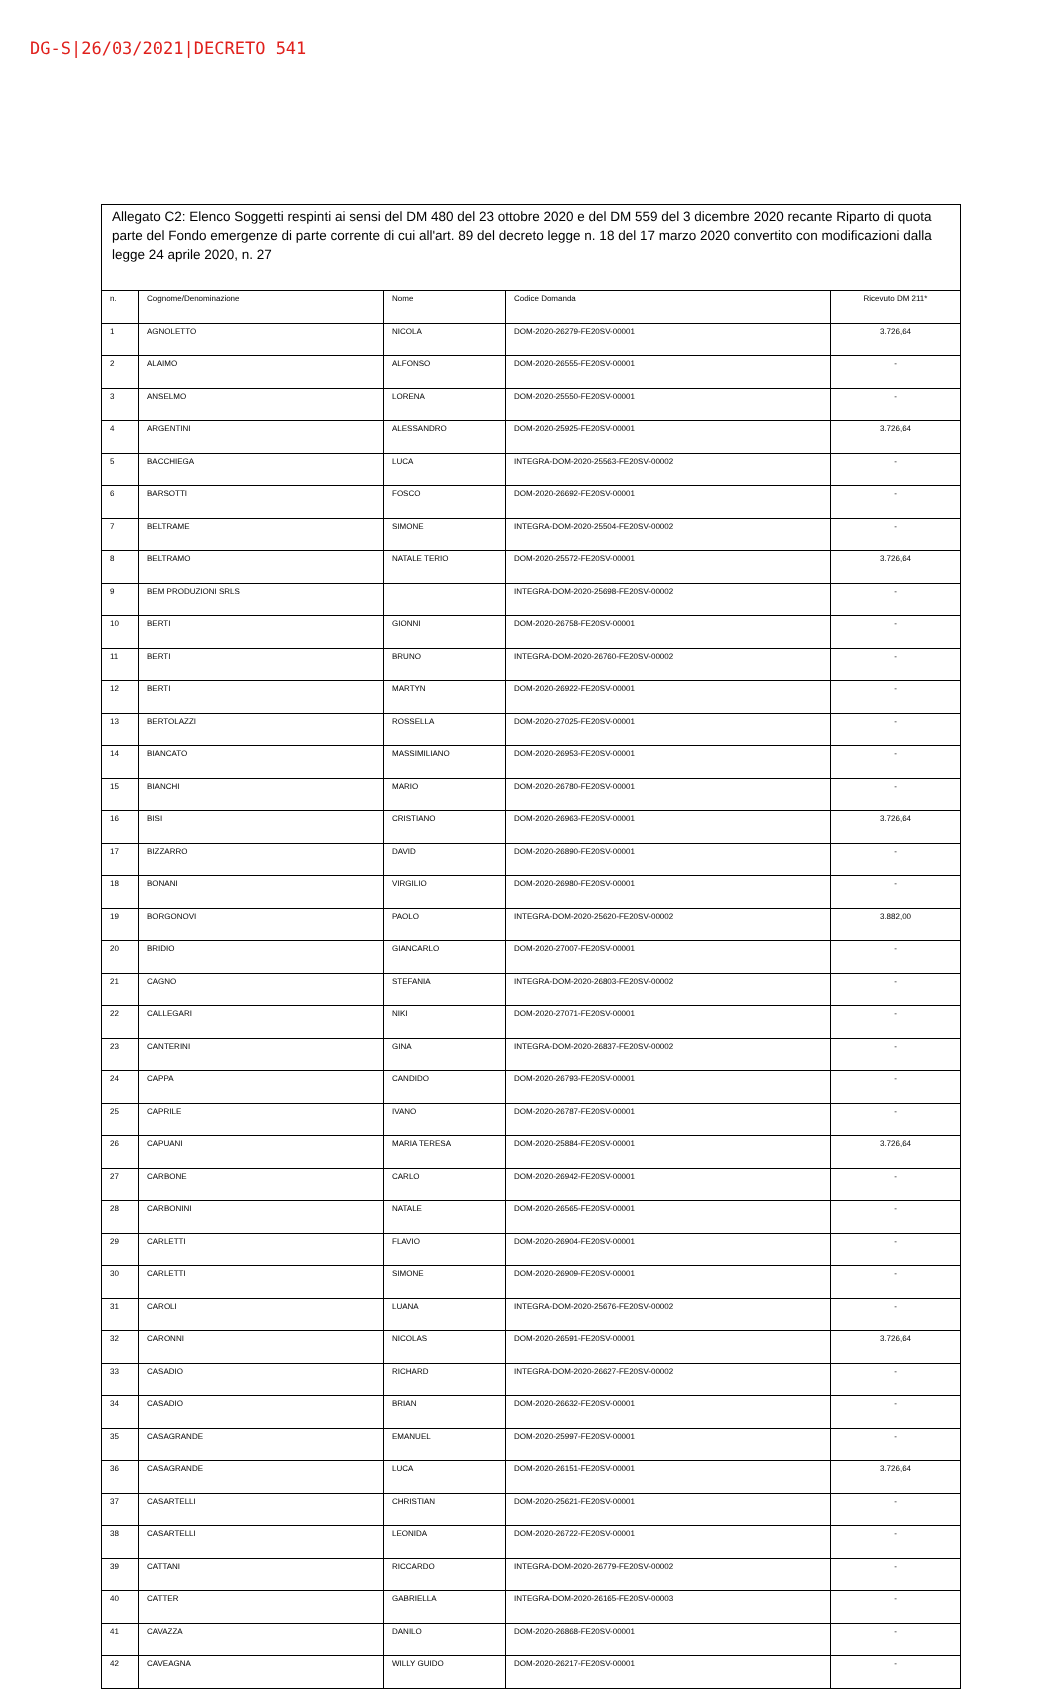DG-S|26/03/2021|DECRETO 541
Allegato C2: Elenco Soggetti respinti ai sensi del DM 480 del 23 ottobre 2020 e del DM 559 del 3 dicembre 2020 recante Riparto di quota parte del Fondo emergenze di parte corrente di cui all'art. 89 del decreto legge n. 18 del 17 marzo 2020 convertito con modificazioni dalla legge 24 aprile 2020, n. 27
| n. | Cognome/Denominazione | Nome | Codice Domanda | Ricevuto DM 211* |
| --- | --- | --- | --- | --- |
| 1 | AGNOLETTO | NICOLA | DOM-2020-26279-FE20SV-00001 | 3.726,64 |
| 2 | ALAIMO | ALFONSO | DOM-2020-26555-FE20SV-00001 | - |
| 3 | ANSELMO | LORENA | DOM-2020-25550-FE20SV-00001 | - |
| 4 | ARGENTINI | ALESSANDRO | DOM-2020-25925-FE20SV-00001 | 3.726,64 |
| 5 | BACCHIEGA | LUCA | INTEGRA-DOM-2020-25563-FE20SV-00002 | - |
| 6 | BARSOTTI | FOSCO | DOM-2020-26692-FE20SV-00001 | - |
| 7 | BELTRAME | SIMONE | INTEGRA-DOM-2020-25504-FE20SV-00002 | - |
| 8 | BELTRAMO | NATALE TERIO | DOM-2020-25572-FE20SV-00001 | 3.726,64 |
| 9 | BEM PRODUZIONI SRLS | | INTEGRA-DOM-2020-25698-FE20SV-00002 | - |
| 10 | BERTI | GIONNI | DOM-2020-26758-FE20SV-00001 | - |
| 11 | BERTI | BRUNO | INTEGRA-DOM-2020-26760-FE20SV-00002 | - |
| 12 | BERTI | MARTYN | DOM-2020-26922-FE20SV-00001 | - |
| 13 | BERTOLAZZI | ROSSELLA | DOM-2020-27025-FE20SV-00001 | - |
| 14 | BIANCATO | MASSIMILIANO | DOM-2020-26953-FE20SV-00001 | - |
| 15 | BIANCHI | MARIO | DOM-2020-26780-FE20SV-00001 | - |
| 16 | BISI | CRISTIANO | DOM-2020-26963-FE20SV-00001 | 3.726,64 |
| 17 | BIZZARRO | DAVID | DOM-2020-26890-FE20SV-00001 | - |
| 18 | BONANI | VIRGILIO | DOM-2020-26980-FE20SV-00001 | - |
| 19 | BORGONOVI | PAOLO | INTEGRA-DOM-2020-25620-FE20SV-00002 | 3.882,00 |
| 20 | BRIDIO | GIANCARLO | DOM-2020-27007-FE20SV-00001 | - |
| 21 | CAGNO | STEFANIA | INTEGRA-DOM-2020-26803-FE20SV-00002 | - |
| 22 | CALLEGARI | NIKI | DOM-2020-27071-FE20SV-00001 | - |
| 23 | CANTERINI | GINA | INTEGRA-DOM-2020-26837-FE20SV-00002 | - |
| 24 | CAPPA | CANDIDO | DOM-2020-26793-FE20SV-00001 | - |
| 25 | CAPRILE | IVANO | DOM-2020-26787-FE20SV-00001 | - |
| 26 | CAPUANI | MARIA TERESA | DOM-2020-25884-FE20SV-00001 | 3.726,64 |
| 27 | CARBONE | CARLO | DOM-2020-26942-FE20SV-00001 | - |
| 28 | CARBONINI | NATALE | DOM-2020-26565-FE20SV-00001 | - |
| 29 | CARLETTI | FLAVIO | DOM-2020-26904-FE20SV-00001 | - |
| 30 | CARLETTI | SIMONE | DOM-2020-26909-FE20SV-00001 | - |
| 31 | CAROLI | LUANA | INTEGRA-DOM-2020-25676-FE20SV-00002 | - |
| 32 | CARONNI | NICOLAS | DOM-2020-26591-FE20SV-00001 | 3.726,64 |
| 33 | CASADIO | RICHARD | INTEGRA-DOM-2020-26627-FE20SV-00002 | - |
| 34 | CASADIO | BRIAN | DOM-2020-26632-FE20SV-00001 | - |
| 35 | CASAGRANDE | EMANUEL | DOM-2020-25997-FE20SV-00001 | - |
| 36 | CASAGRANDE | LUCA | DOM-2020-26151-FE20SV-00001 | 3.726,64 |
| 37 | CASARTELLI | CHRISTIAN | DOM-2020-25621-FE20SV-00001 | - |
| 38 | CASARTELLI | LEONIDA | DOM-2020-26722-FE20SV-00001 | - |
| 39 | CATTANI | RICCARDO | INTEGRA-DOM-2020-26779-FE20SV-00002 | - |
| 40 | CATTER | GABRIELLA | INTEGRA-DOM-2020-26165-FE20SV-00003 | - |
| 41 | CAVAZZA | DANILO | DOM-2020-26868-FE20SV-00001 | - |
| 42 | CAVEAGNA | WILLY GUIDO | DOM-2020-26217-FE20SV-00001 | - |